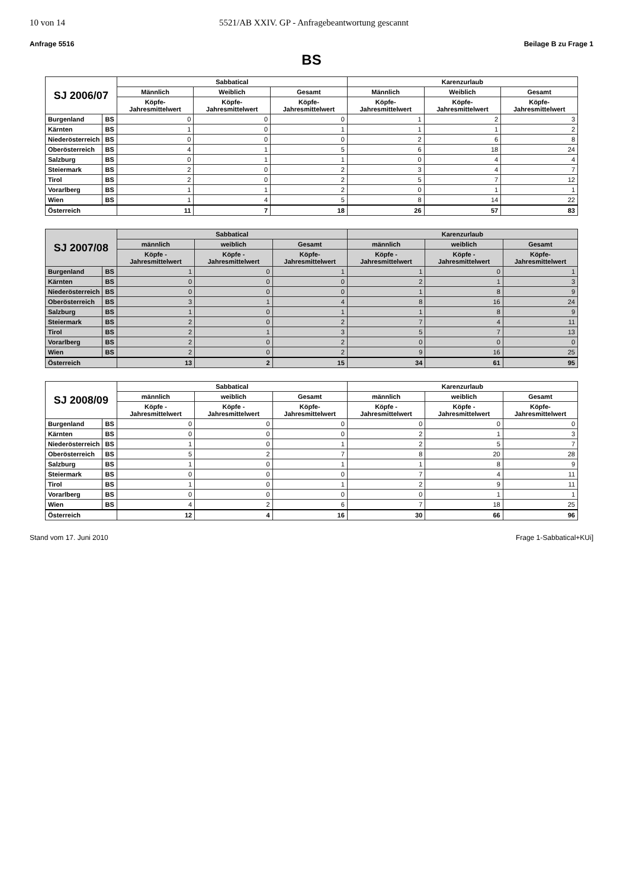10 von 14 5521/AB XXIV. GP - Anfragebeantwortung gescannt
Anfrage 5516 Beilage B zu Frage 1
BS
| SJ 2006/07 | | Sabbatical | | | Karenzurlaub | | |
| --- | --- | --- | --- | --- | --- | --- | --- |
| | | Männlich | Weiblich | Gesamt | Männlich | Weiblich | Gesamt |
| | | Köpfe-Jahresmittelwert | Köpfe-Jahresmittelwert | Köpfe-Jahresmittelwert | Köpfe-Jahresmittelwert | Köpfe-Jahresmittelwert | Köpfe-Jahresmittelwert |
| Burgenland | BS | 0 | 0 | 0 | 1 | 2 | 3 |
| Kärnten | BS | 1 | 0 | 1 | 1 | 1 | 2 |
| Niederösterreich | BS | 0 | 0 | 0 | 2 | 6 | 8 |
| Oberösterreich | BS | 4 | 1 | 5 | 6 | 18 | 24 |
| Salzburg | BS | 0 | 1 | 1 | 0 | 4 | 4 |
| Steiermark | BS | 2 | 0 | 2 | 3 | 4 | 7 |
| Tirol | BS | 2 | 0 | 2 | 5 | 7 | 12 |
| Vorarlberg | BS | 1 | 1 | 2 | 0 | 1 | 1 |
| Wien | BS | 1 | 4 | 5 | 8 | 14 | 22 |
| Österreich | | 11 | 7 | 18 | 26 | 57 | 83 |
| SJ 2007/08 | | Sabbatical | | | Karenzurlaub | | |
| --- | --- | --- | --- | --- | --- | --- | --- |
| | | männlich | weiblich | Gesamt | männlich | weiblich | Gesamt |
| | | Köpfe - Jahresmittelwert | Köpfe - Jahresmittelwert | Köpfe-Jahresmittelwert | Köpfe - Jahresmittelwert | Köpfe - Jahresmittelwert | Köpfe-Jahresmittelwert |
| Burgenland | BS | 1 | 0 | 1 | 1 | 0 | 1 |
| Kärnten | BS | 0 | 0 | 0 | 2 | 1 | 3 |
| Niederösterreich | BS | 0 | 0 | 0 | 1 | 8 | 9 |
| Oberösterreich | BS | 3 | 1 | 4 | 8 | 16 | 24 |
| Salzburg | BS | 1 | 0 | 1 | 1 | 8 | 9 |
| Steiermark | BS | 2 | 0 | 2 | 7 | 4 | 11 |
| Tirol | BS | 2 | 1 | 3 | 5 | 7 | 13 |
| Vorarlberg | BS | 2 | 0 | 2 | 0 | 0 | 0 |
| Wien | BS | 2 | 0 | 2 | 9 | 16 | 25 |
| Österreich | | 13 | 2 | 15 | 34 | 61 | 95 |
| SJ 2008/09 | | Sabbatical | | | Karenzurlaub | | |
| --- | --- | --- | --- | --- | --- | --- | --- |
| | | männlich | weiblich | Gesamt | männlich | weiblich | Gesamt |
| | | Köpfe - Jahresmittelwert | Köpfe - Jahresmittelwert | Köpfe-Jahresmittelwert | Köpfe - Jahresmittelwert | Köpfe - Jahresmittelwert | Köpfe-Jahresmittelwert |
| Burgenland | BS | 0 | 0 | 0 | 0 | 0 | 0 |
| Kärnten | BS | 0 | 0 | 0 | 2 | 1 | 3 |
| Niederösterreich | BS | 1 | 0 | 1 | 2 | 5 | 7 |
| Oberösterreich | BS | 5 | 2 | 7 | 8 | 20 | 28 |
| Salzburg | BS | 1 | 0 | 1 | 1 | 8 | 9 |
| Steiermark | BS | 0 | 0 | 0 | 7 | 4 | 11 |
| Tirol | BS | 1 | 0 | 1 | 2 | 9 | 11 |
| Vorarlberg | BS | 0 | 0 | 0 | 0 | 1 | 1 |
| Wien | BS | 4 | 2 | 6 | 7 | 18 | 25 |
| Österreich | | 12 | 4 | 16 | 30 | 66 | 96 |
Stand vom 17. Juni 2010 Frage 1-Sabbatical+KUi]